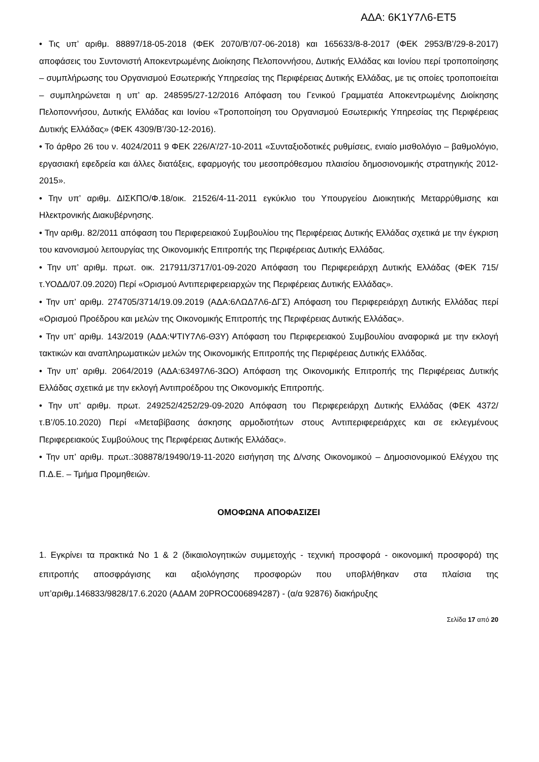ΑΔΑ: 6Κ1Υ7Λ6-ΕΤ5
• Τις υπ’ αριθμ. 88897/18-05-2018 (ΦΕΚ 2070/Β’/07-06-2018) και 165633/8-8-2017 (ΦΕΚ 2953/Β’/29-8-2017) αποφάσεις του Συντονιστή Αποκεντρωμένης Διοίκησης Πελοποννήσου, Δυτικής Ελλάδας και Ιονίου περί τροποποίησης – συμπλήρωσης του Οργανισμού Εσωτερικής Υπηρεσίας της Περιφέρειας Δυτικής Ελλάδας, με τις οποίες τροποποιείται – συμπληρώνεται η υπ’ αρ. 248595/27-12/2016 Απόφαση του Γενικού Γραμματέα Αποκεντρωμένης Διοίκησης Πελοποννήσου, Δυτικής Ελλάδας και Ιονίου «Τροποποίηση του Οργανισμού Εσωτερικής Υπηρεσίας της Περιφέρειας Δυτικής Ελλάδας» (ΦΕΚ 4309/Β’/30-12-2016).
• Το άρθρο 26 του ν. 4024/2011 9 ΦΕΚ 226/Α’/27-10-2011 «Συνταξιοδοτικές ρυθμίσεις, ενιαίο μισθολόγιο – βαθμολόγιο, εργασιακή εφεδρεία και άλλες διατάξεις, εφαρμογής του μεσοπρόθεσμου πλαισίου δημοσιονομικής στρατηγικής 2012-2015».
• Την υπ’ αριθμ. ΔΙΣΚΠΟ/Φ.18/οικ. 21526/4-11-2011 εγκύκλιο του Υπουργείου Διοικητικής Μεταρρύθμισης και Ηλεκτρονικής Διακυβέρνησης.
• Την αριθμ. 82/2011 απόφαση του Περιφερειακού Συμβουλίου της Περιφέρειας Δυτικής Ελλάδας σχετικά με την έγκριση του κανονισμού λειτουργίας της Οικονομικής Επιτροπής της Περιφέρειας Δυτικής Ελλάδας.
• Την υπ’ αριθμ. πρωτ. οικ. 217911/3717/01-09-2020 Απόφαση του Περιφερειάρχη Δυτικής Ελλάδας (ΦΕΚ 715/τ.ΥΟΔΔ/07.09.2020) Περί «Ορισμού Αντιπεριφερειαρχών της Περιφέρειας Δυτικής Ελλάδας».
• Την υπ’ αριθμ. 274705/3714/19.09.2019 (ΑΔΑ:6ΛΩΔ7Λ6-ΔΓΣ) Απόφαση του Περιφερειάρχη Δυτικής Ελλάδας περί «Ορισμού Προέδρου και μελών της Οικονομικής Επιτροπής της Περιφέρειας Δυτικής Ελλάδας».
• Την υπ’ αριθμ. 143/2019 (ΑΔΑ:ΨΤΙΥ7Λ6-Θ3Υ) Απόφαση του Περιφερειακού Συμβουλίου αναφορικά με την εκλογή τακτικών και αναπληρωματικών μελών της Οικονομικής Επιτροπής της Περιφέρειας Δυτικής Ελλάδας.
• Την υπ’ αριθμ. 2064/2019 (ΑΔΑ:63497Λ6-3ΩΟ) Απόφαση της Οικονομικής Επιτροπής της Περιφέρειας Δυτικής Ελλάδας σχετικά με την εκλογή Αντιπροέδρου της Οικονομικής Επιτροπής.
• Την υπ’ αριθμ. πρωτ. 249252/4252/29-09-2020 Απόφαση του Περιφερειάρχη Δυτικής Ελλάδας (ΦΕΚ 4372/τ.Β’/05.10.2020) Περί «Μεταβίβασης άσκησης αρμοδιοτήτων στους Αντιπεριφερειάρχες και σε εκλεγμένους Περιφερειακούς Συμβούλους της Περιφέρειας Δυτικής Ελλάδας».
• Την υπ’ αριθμ. πρωτ.:308878/19490/19-11-2020 εισήγηση της Δ/νσης Οικονομικού – Δημοσιονομικού Ελέγχου της Π.Δ.Ε. – Τμήμα Προμηθειών.
ΟΜΟΦΩΝΑ ΑΠΟΦΑΣΙΖΕΙ
1. Εγκρίνει τα πρακτικά Νο 1 & 2 (δικαιολογητικών συμμετοχής - τεχνική προσφορά - οικονομική προσφορά) της επιτροπής αποσφράγισης και αξιολόγησης προσφορών που υποβλήθηκαν στα πλαίσια της υπ’αριθμ.146833/9828/17.6.2020 (ΑΔΑΜ 20PROC006894287) - (α/α 92876) διακήρυξης
Σελίδα 17 από 20